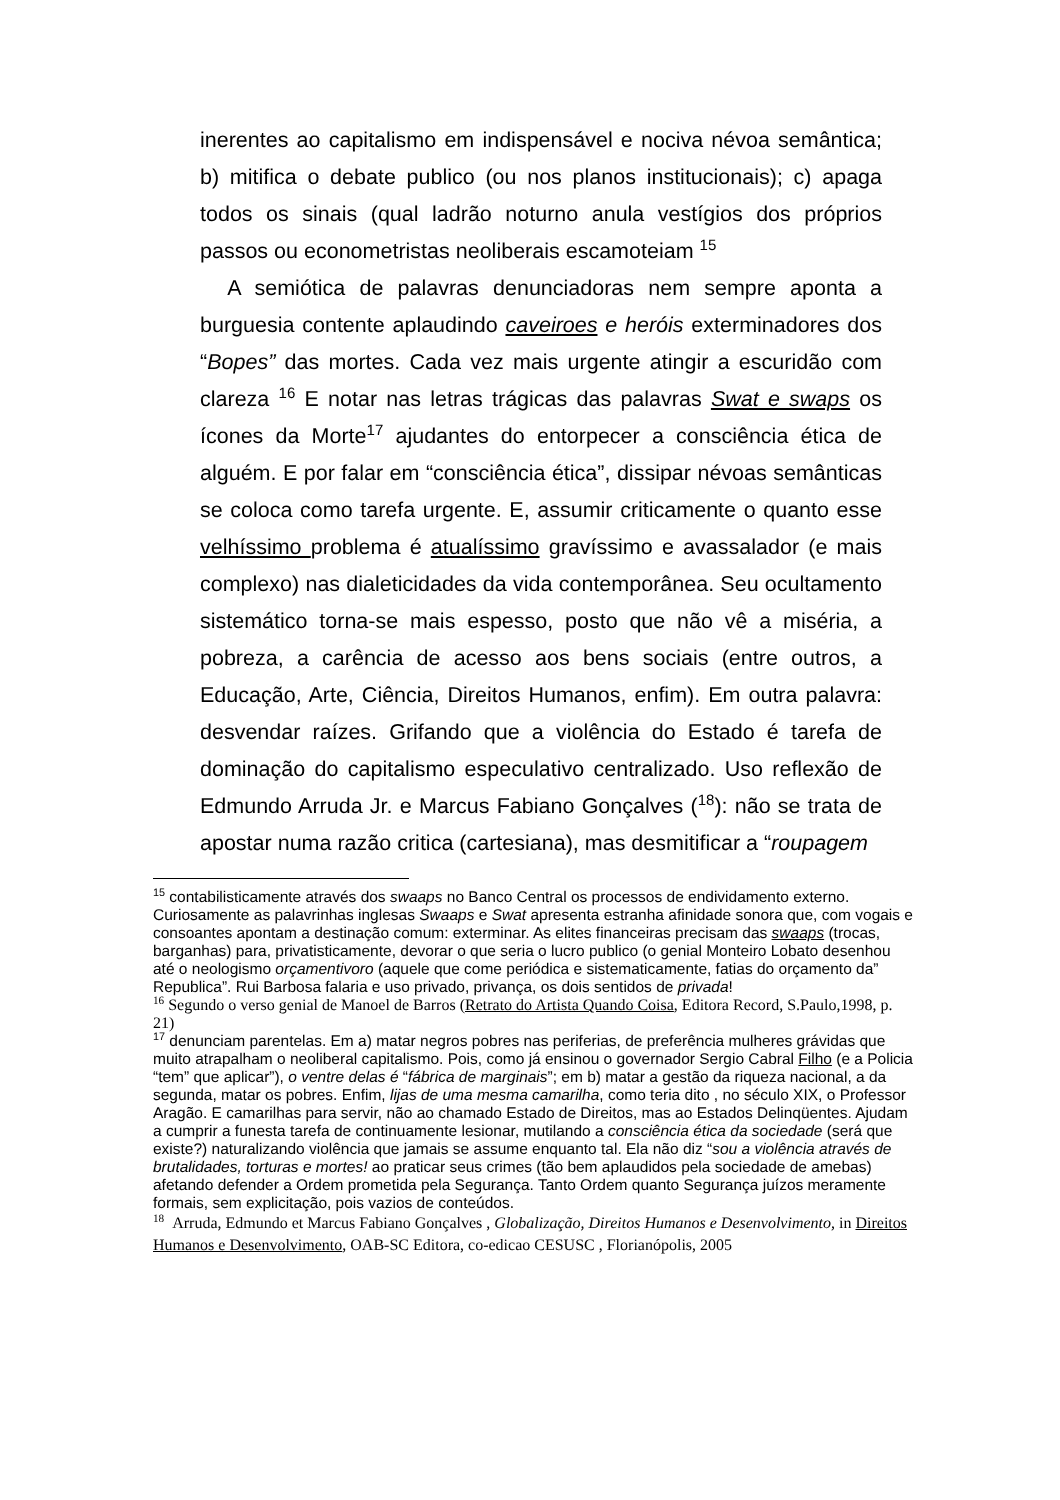inerentes ao capitalismo em indispensável e nociva névoa semântica; b) mitifica o debate publico (ou nos planos institucionais); c) apaga todos os sinais (qual ladrão noturno anula vestígios dos próprios passos ou econometristas neoliberais escamoteiam <sup>15</sup>
A semiótica de palavras denunciadoras nem sempre aponta a burguesia contente aplaudindo caveiroes e heróis exterminadores dos “Bopes” das mortes. Cada vez mais urgente atingir a escuridão com clareza <sup>16</sup> E notar nas letras trágicas das palavras Swat e swaps os ícones da Morte<sup>17</sup> ajudantes do entorpecer a consciência ética de alguém. E por falar em “consciência ética”, dissipar névoas semânticas se coloca como tarefa urgente. E, assumir criticamente o quanto esse velhíssimo problema é atualíssimo gravíssimo e avassalador (e mais complexo) nas dialeticidades da vida contemporânea. Seu ocultamento sistemático torna-se mais espesso, posto que não vê a miséria, a pobreza, a carência de acesso aos bens sociais (entre outros, a Educação, Arte, Ciência, Direitos Humanos, enfim). Em outra palavra: desvendar raízes. Grifando que a violência do Estado é tarefa de dominação do capitalismo especulativo centralizado. Uso reflexão de Edmundo Arruda Jr. e Marcus Fabiano Gonçalves (<sup>18</sup>): não se trata de apostar numa razão critica (cartesiana), mas desmitificar a “roupagem
<sup>15</sup> contabilisticamente através dos swaaps no Banco Central os processos de endividamento externo. Curiosamente as palavrinhas inglesas Swaaps e Swat apresenta estranha afinidade sonora que, com vogais e consoantes apontam a destinação comum: exterminar. As elites financeiras precisam das swaaps (trocas, barganhas) para, privatisticamente, devorar o que seria o lucro publico (o genial Monteiro Lobato desenhou até o neologismo orçamentivoro (aquele que come periódica e sistematicamente, fatias do orçamento da” Republica”. Rui Barbosa falaria e uso privado, privança, os dois sentidos de privada!
<sup>16</sup> Segundo o verso genial de Manoel de Barros (Retrato do Artista Quando Coisa, Editora Record, S.Paulo,1998, p. 21)
<sup>17</sup> denunciam parentelas. Em a) matar negros pobres nas periferias, de preferência mulheres grávidas que muito atrapalham o neoliberal capitalismo. Pois, como já ensinou o governador Sergio Cabral Filho (e a Policia “tem” que aplicar”), o ventre delas é “fábrica de marginais”; em b) matar a gestão da riqueza nacional, a da segunda, matar os pobres. Enfim, lijas de uma mesma camarilha, como teria dito , no século XIX, o Professor Aragão. E camarilhas para servir, não ao chamado Estado de Direitos, mas ao Estados Delinqüentes. Ajudam a cumprir a funesta tarefa de continuamente lesionar, mutilando a consciência ética da sociedade (será que existe?) naturalizando violência que jamais se assume enquanto tal. Ela não diz “sou a violência através de brutalidades, torturas e mortes! ao praticar seus crimes (tão bem aplaudidos pela sociedade de amebas) afetando defender a Ordem prometida pela Segurança. Tanto Ordem quanto Segurança juízos meramente formais, sem explicitação, pois vazios de conteúdos.
<sup>18</sup> Arruda, Edmundo et Marcus Fabiano Gonçalves , Globalização, Direitos Humanos e Desenvolvimento, in Direitos Humanos e Desenvolvimento, OAB-SC Editora, co-edicao CESUSC , Florianópolis, 2005